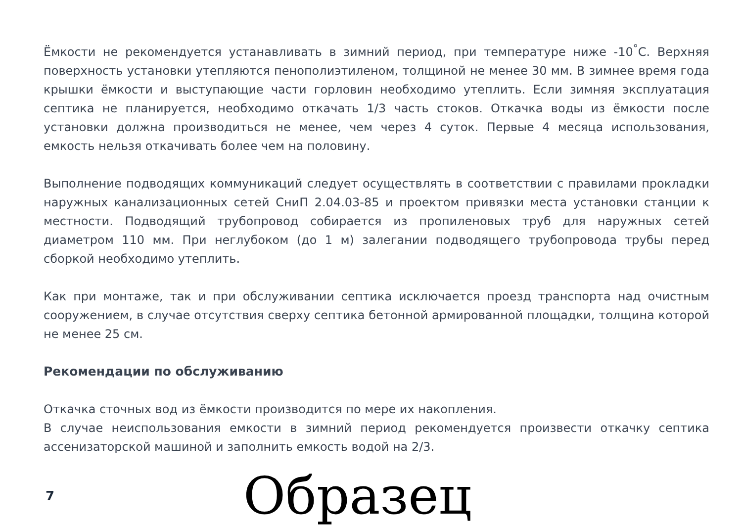Ёмкости не рекомендуется устанавливать в зимний период, при температуре ниже -10<sup>°</sup>С. Верхняя поверхность установки утепляются пенополиэтиленом, толщиной не менее 30 мм. В зимнее время года крышки ёмкости и выступающие части горловин необходимо утеплить. Если зимняя эксплуатация септика не планируется, необходимо откачать 1/3 часть стоков. Откачка воды из ёмкости после установки должна производиться не менее, чем через 4 суток. Первые 4 месяца использования, емкость нельзя откачивать более чем на половину.
Выполнение подводящих коммуникаций следует осуществлять в соответствии с правилами прокладки наружных канализационных сетей СниП 2.04.03-85 и проектом привязки места установки станции к местности. Подводящий трубопровод собирается из пропиленовых труб для наружных сетей диаметром 110 мм. При неглубоком (до 1 м) залегании подводящего трубопровода трубы перед сборкой необходимо утеплить.
Как при монтаже, так и при обслуживании септика исключается проезд транспорта над очистным сооружением, в случае отсутствия сверху септика бетонной армированной площадки, толщина которой не менее 25 см.
Рекомендации по обслуживанию
Откачка сточных вод из ёмкости производится по мере их накопления.
В случае неиспользования емкости в зимний период рекомендуется произвести откачку септика ассенизаторской машиной и заполнить емкость водой на 2/3.
7
Образец